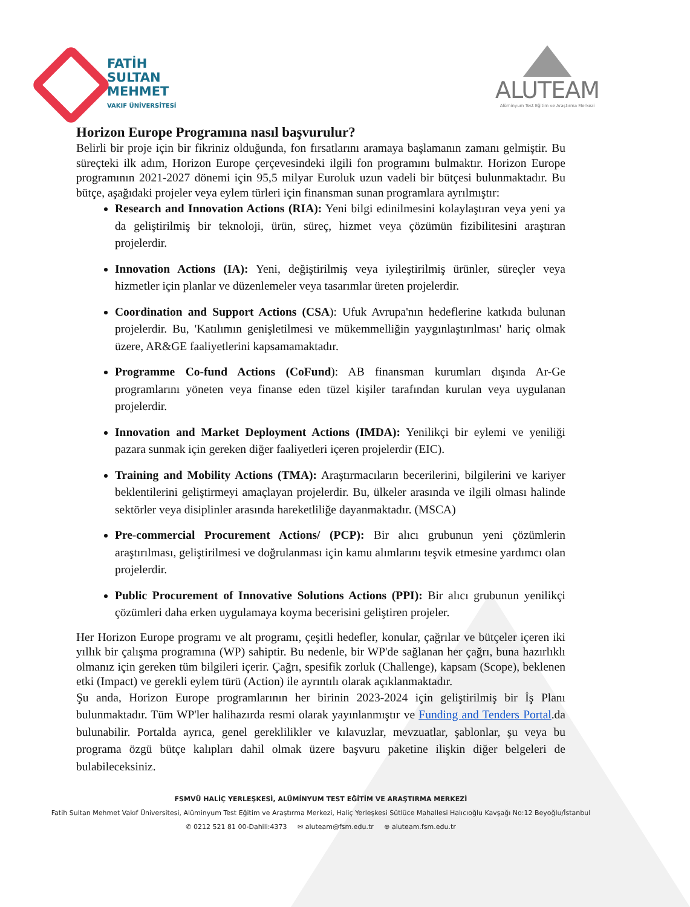FATİH
SULTAN
MEHMET
VAKIF ÜNİVERSİTESİ
ALUTEAM
Alüminyum Test Eğitim ve Araştırma Merkezi
Horizon Europe Programına nasıl başvurulur?
Belirli bir proje için bir fikriniz olduğunda, fon fırsatlarını aramaya başlamanın zamanı gelmiştir. Bu süreçteki ilk adım, Horizon Europe çerçevesindeki ilgili fon programını bulmaktır. Horizon Europe programının 2021-2027 dönemi için 95,5 milyar Euroluk uzun vadeli bir bütçesi bulunmaktadır. Bu bütçe, aşağıdaki projeler veya eylem türleri için finansman sunan programlara ayrılmıştır:
Research and Innovation Actions (RIA): Yeni bilgi edinilmesini kolaylaştıran veya yeni ya da geliştirilmiş bir teknoloji, ürün, süreç, hizmet veya çözümün fizibilitesini araştıran projelerdir.
Innovation Actions (IA): Yeni, değiştirilmiş veya iyileştirilmiş ürünler, süreçler veya hizmetler için planlar ve düzenlemeler veya tasarımlar üreten projelerdir.
Coordination and Support Actions (CSA): Ufuk Avrupa'nın hedeflerine katkıda bulunan projelerdir. Bu, 'Katılımın genişletilmesi ve mükemmelliğin yaygınlaştırılması' hariç olmak üzere, AR&GE faaliyetlerini kapsamamaktadır.
Programme Co-fund Actions (CoFund): AB finansman kurumları dışında Ar-Ge programlarını yöneten veya finanse eden tüzel kişiler tarafından kurulan veya uygulanan projelerdir.
Innovation and Market Deployment Actions (IMDA): Yenilikçi bir eylemi ve yeniliği pazara sunmak için gereken diğer faaliyetleri içeren projelerdir (EIC).
Training and Mobility Actions (TMA): Araştırmacıların becerilerini, bilgilerini ve kariyer beklentilerini geliştirmeyi amaçlayan projelerdir. Bu, ülkeler arasında ve ilgili olması halinde sektörler veya disiplinler arasında hareketliliğe dayanmaktadır. (MSCA)
Pre-commercial Procurement Actions/ (PCP): Bir alıcı grubunun yeni çözümlerin araştırılması, geliştirilmesi ve doğrulanması için kamu alımlarını teşvik etmesine yardımcı olan projelerdir.
Public Procurement of Innovative Solutions Actions (PPI): Bir alıcı grubunun yenilikçi çözümleri daha erken uygulamaya koyma becerisini geliştiren projeler.
Her Horizon Europe programı ve alt programı, çeşitli hedefler, konular, çağrılar ve bütçeler içeren iki yıllık bir çalışma programına (WP) sahiptir. Bu nedenle, bir WP'de sağlanan her çağrı, buna hazırlıklı olmanız için gereken tüm bilgileri içerir. Çağrı, spesifik zorluk (Challenge), kapsam (Scope), beklenen etki (Impact) ve gerekli eylem türü (Action) ile ayrıntılı olarak açıklanmaktadır.
Şu anda, Horizon Europe programlarının her birinin 2023-2024 için geliştirilmiş bir İş Planı bulunmaktadır. Tüm WP'ler halihazırda resmi olarak yayınlanmıştır ve Funding and Tenders Portal.da bulunabilir. Portalda ayrıca, genel gereklilikler ve kılavuzlar, mevzuatlar, şablonlar, şu veya bu programa özgü bütçe kalıpları dahil olmak üzere başvuru paketine ilişkin diğer belgeleri de bulabileceksiniz.
FSMVÜ HALİÇ YERLEŞKESİ, ALÜMİNYUM TEST EĞİTİM VE ARAŞTIRMA MERKEZİ
Fatih Sultan Mehmet Vakıf Üniversitesi, Alüminyum Test Eğitim ve Araştırma Merkezi, Haliç Yerleşkesi Sütlüce Mahallesi Halıcıoğlu Kavşağı No:12 Beyoğlu/İstanbul
✆ 0212 521 81 00-Dahili:4373 ✉ aluteam@fsm.edu.tr ⊕ aluteam.fsm.edu.tr